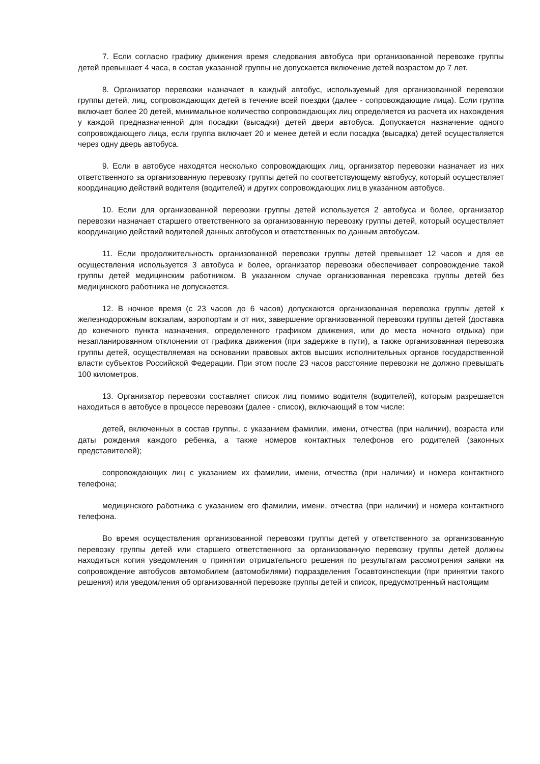7. Если согласно графику движения время следования автобуса при организованной перевозке группы детей превышает 4 часа, в состав указанной группы не допускается включение детей возрастом до 7 лет.
8. Организатор перевозки назначает в каждый автобус, используемый для организованной перевозки группы детей, лиц, сопровождающих детей в течение всей поездки (далее - сопровождающие лица). Если группа включает более 20 детей, минимальное количество сопровождающих лиц определяется из расчета их нахождения у каждой предназначенной для посадки (высадки) детей двери автобуса. Допускается назначение одного сопровождающего лица, если группа включает 20 и менее детей и если посадка (высадка) детей осуществляется через одну дверь автобуса.
9. Если в автобусе находятся несколько сопровождающих лиц, организатор перевозки назначает из них ответственного за организованную перевозку группы детей по соответствующему автобусу, который осуществляет координацию действий водителя (водителей) и других сопровождающих лиц в указанном автобусе.
10. Если для организованной перевозки группы детей используется 2 автобуса и более, организатор перевозки назначает старшего ответственного за организованную перевозку группы детей, который осуществляет координацию действий водителей данных автобусов и ответственных по данным автобусам.
11. Если продолжительность организованной перевозки группы детей превышает 12 часов и для ее осуществления используется 3 автобуса и более, организатор перевозки обеспечивает сопровождение такой группы детей медицинским работником. В указанном случае организованная перевозка группы детей без медицинского работника не допускается.
12. В ночное время (с 23 часов до 6 часов) допускаются организованная перевозка группы детей к железнодорожным вокзалам, аэропортам и от них, завершение организованной перевозки группы детей (доставка до конечного пункта назначения, определенного графиком движения, или до места ночного отдыха) при незапланированном отклонении от графика движения (при задержке в пути), а также организованная перевозка группы детей, осуществляемая на основании правовых актов высших исполнительных органов государственной власти субъектов Российской Федерации. При этом после 23 часов расстояние перевозки не должно превышать 100 километров.
13. Организатор перевозки составляет список лиц помимо водителя (водителей), которым разрешается находиться в автобусе в процессе перевозки (далее - список), включающий в том числе:
детей, включенных в состав группы, с указанием фамилии, имени, отчества (при наличии), возраста или даты рождения каждого ребенка, а также номеров контактных телефонов его родителей (законных представителей);
сопровождающих лиц с указанием их фамилии, имени, отчества (при наличии) и номера контактного телефона;
медицинского работника с указанием его фамилии, имени, отчества (при наличии) и номера контактного телефона.
Во время осуществления организованной перевозки группы детей у ответственного за организованную перевозку группы детей или старшего ответственного за организованную перевозку группы детей должны находиться копия уведомления о принятии отрицательного решения по результатам рассмотрения заявки на сопровождение автобусов автомобилем (автомобилями) подразделения Госавтоинспекции (при принятии такого решения) или уведомления об организованной перевозке группы детей и список, предусмотренный настоящим